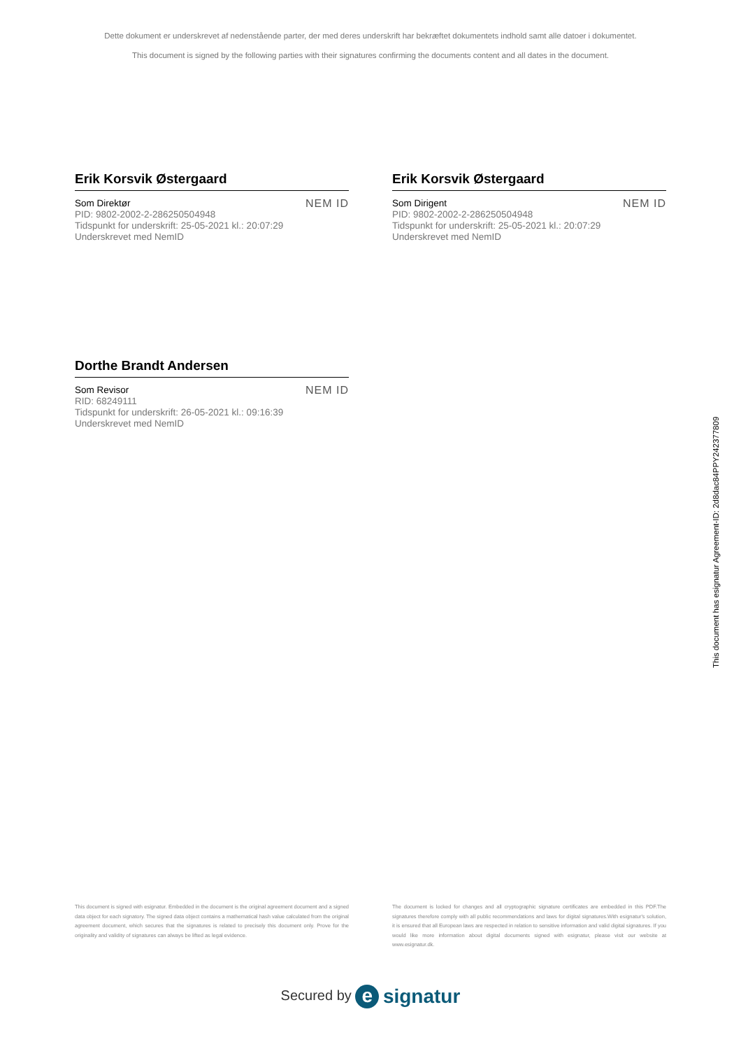Dette dokument er underskrevet af nedenstående parter, der med deres underskrift har bekræftet dokumentets indhold samt alle datoer i dokumentet.
This document is signed by the following parties with their signatures confirming the documents content and all dates in the document.
Erik Korsvik Østergaard
Som Direktør
PID: 9802-2002-2-286250504948
Tidspunkt for underskrift: 25-05-2021 kl.: 20:07:29
Underskrevet med NemID
NEM ID
Erik Korsvik Østergaard
Som Dirigent
PID: 9802-2002-2-286250504948
Tidspunkt for underskrift: 25-05-2021 kl.: 20:07:29
Underskrevet med NemID
NEM ID
Dorthe Brandt Andersen
Som Revisor
RID: 68249111
Tidspunkt for underskrift: 26-05-2021 kl.: 09:16:39
Underskrevet med NemID
NEM ID
This document has esignatur Agreement-ID: 2d8dac84PPY242377809
This document is signed with esignatur. Embedded in the document is the original agreement document and a signed data object for each signatory. The signed data object contains a mathematical hash value calculated from the original agreement document, which secures that the signatures is related to precisely this document only. Prove for the originality and validity of signatures can always be lifted as legal evidence.
The document is locked for changes and all cryptographic signature certificates are embedded in this PDF.The signatures therefore comply with all public recommendations and laws for digital signatures.With esignatur's solution, it is ensured that all European laws are respected in relation to sensitive information and valid digital signatures. If you would like more information about digital documents signed with esignatur, please visit our website at www.esignatur.dk.
Secured by e signatur